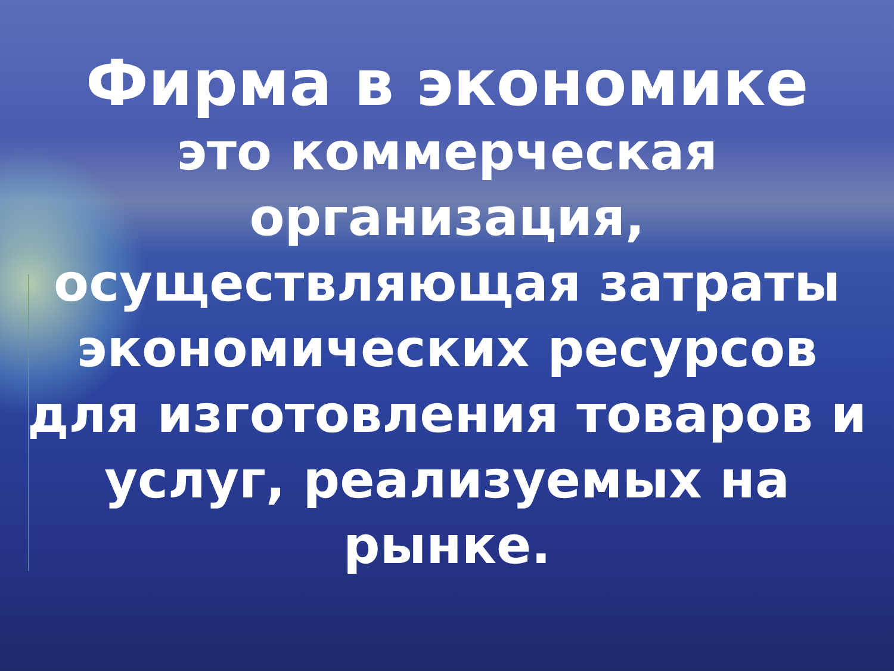Фирма в экономике
это коммерческая организация, осуществляющая затраты экономических ресурсов для изготовления товаров и услуг, реализуемых на рынке.